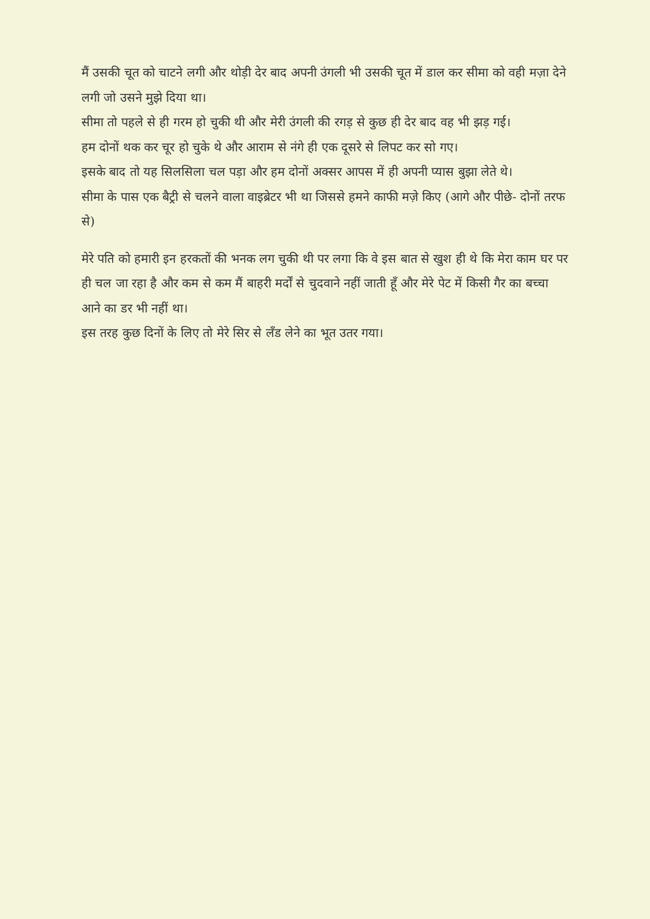मैं उसकी चूत को चाटने लगी और थोड़ी देर बाद अपनी उंगली भी उसकी चूत में डाल कर सीमा को वही मज़ा देने लगी जो उसने मुझे दिया था।
सीमा तो पहले से ही गरम हो चुकी थी और मेरी उंगली की रगड़ से कुछ ही देर बाद वह भी झड़ गई।
हम दोनों थक कर चूर हो चुके थे और आराम से नंगे ही एक दूसरे से लिपट कर सो गए।
इसके बाद तो यह सिलसिला चल पड़ा और हम दोनों अक्सर आपस में ही अपनी प्यास बुझा लेते थे।
सीमा के पास एक बैट्री से चलने वाला वाइब्रेटर भी था जिससे हमने काफी मज़े किए (आगे और पीछे- दोनों तरफ से)
मेरे पति को हमारी इन हरकतों की भनक लग चुकी थी पर लगा कि वे इस बात से खुश ही थे कि मेरा काम घर पर ही चल जा रहा है और कम से कम मैं बाहरी मर्दों से चुदवाने नहीं जाती हूँ और मेरे पेट में किसी गैर का बच्चा आने का डर भी नहीं था।
इस तरह कुछ दिनों के लिए तो मेरे सिर से लँड लेने का भूत उतर गया।